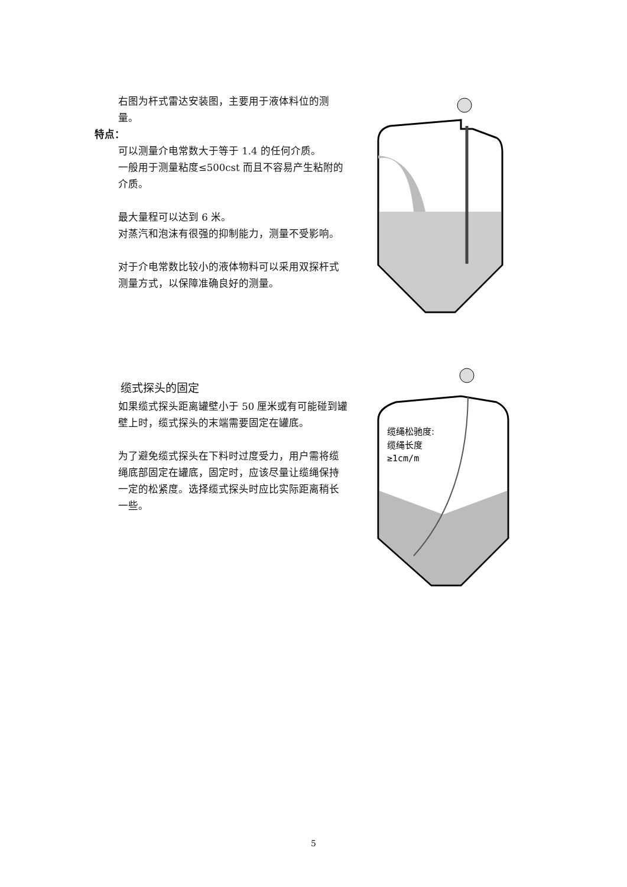右图为杆式雷达安装图，主要用于液体料位的测量。
特点：
可以测量介电常数大于等于 1.4 的任何介质。
一般用于测量粘度≤500cst 而且不容易产生粘附的介质。
最大量程可以达到 6 米。
对蒸汽和泡沫有很强的抑制能力，测量不受影响。
对于介电常数比较小的液体物料可以采用双探杆式测量方式，以保障准确良好的测量。
缆式探头的固定
如果缆式探头距离罐壁小于 50 厘米或有可能碰到罐壁上时，缆式探头的末端需要固定在罐底。
为了避免缆式探头在下料时过度受力，用户需将缆绳底部固定在罐底，固定时，应该尽量让缆绳保持一定的松紧度。选择缆式探头时应比实际距离稍长一些。
缆绳松驰度:
缆绳长度
≥1cm/m
5